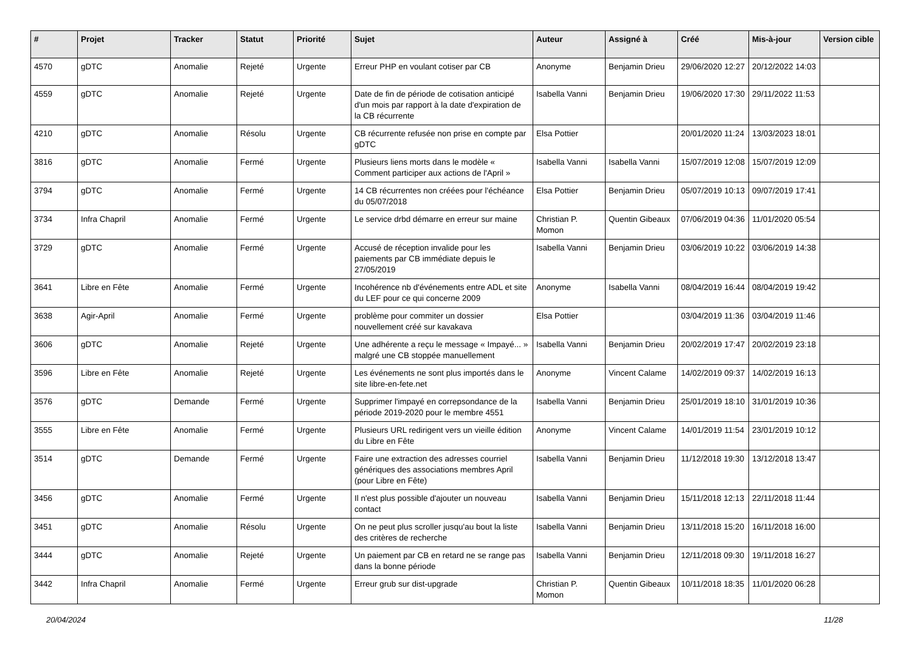| # | Projet | Tracker | Statut | Priorité | Sujet | Auteur | Assigné à | Créé | Mis-à-jour | Version cible |
| --- | --- | --- | --- | --- | --- | --- | --- | --- | --- | --- |
| 4570 | gDTC | Anomalie | Rejeté | Urgente | Erreur PHP en voulant cotiser par CB | Anonyme | Benjamin Drieu | 29/06/2020 12:27 | 20/12/2022 14:03 | |
| 4559 | gDTC | Anomalie | Rejeté | Urgente | Date de fin de période de cotisation anticipé d'un mois par rapport à la date d'expiration de la CB récurrente | Isabella Vanni | Benjamin Drieu | 19/06/2020 17:30 | 29/11/2022 11:53 | |
| 4210 | gDTC | Anomalie | Résolu | Urgente | CB récurrente refusée non prise en compte par gDTC | Elsa Pottier | | 20/01/2020 11:24 | 13/03/2023 18:01 | |
| 3816 | gDTC | Anomalie | Fermé | Urgente | Plusieurs liens morts dans le modèle « Comment participer aux actions de l'April » | Isabella Vanni | Isabella Vanni | 15/07/2019 12:08 | 15/07/2019 12:09 | |
| 3794 | gDTC | Anomalie | Fermé | Urgente | 14 CB récurrentes non créées pour l'échéance du 05/07/2018 | Elsa Pottier | Benjamin Drieu | 05/07/2019 10:13 | 09/07/2019 17:41 | |
| 3734 | Infra Chapril | Anomalie | Fermé | Urgente | Le service drbd démarre en erreur sur maine | Christian P. Momon | Quentin Gibeaux | 07/06/2019 04:36 | 11/01/2020 05:54 | |
| 3729 | gDTC | Anomalie | Fermé | Urgente | Accusé de réception invalide pour les paiements par CB immédiate depuis le 27/05/2019 | Isabella Vanni | Benjamin Drieu | 03/06/2019 10:22 | 03/06/2019 14:38 | |
| 3641 | Libre en Fête | Anomalie | Fermé | Urgente | Incohérence nb d'événements entre ADL et site du LEF pour ce qui concerne 2009 | Anonyme | Isabella Vanni | 08/04/2019 16:44 | 08/04/2019 19:42 | |
| 3638 | Agir-April | Anomalie | Fermé | Urgente | problème pour commiter un dossier nouvellement créé sur kavakava | Elsa Pottier | | 03/04/2019 11:36 | 03/04/2019 11:46 | |
| 3606 | gDTC | Anomalie | Rejeté | Urgente | Une adhérente a reçu le message « Impayé... » malgré une CB stoppée manuellement | Isabella Vanni | Benjamin Drieu | 20/02/2019 17:47 | 20/02/2019 23:18 | |
| 3596 | Libre en Fête | Anomalie | Rejeté | Urgente | Les événements ne sont plus importés dans le site libre-en-fete.net | Anonyme | Vincent Calame | 14/02/2019 09:37 | 14/02/2019 16:13 | |
| 3576 | gDTC | Demande | Fermé | Urgente | Supprimer l'impayé en correpsondance de la période 2019-2020 pour le membre 4551 | Isabella Vanni | Benjamin Drieu | 25/01/2019 18:10 | 31/01/2019 10:36 | |
| 3555 | Libre en Fête | Anomalie | Fermé | Urgente | Plusieurs URL redirigent vers un vieille édition du Libre en Fête | Anonyme | Vincent Calame | 14/01/2019 11:54 | 23/01/2019 10:12 | |
| 3514 | gDTC | Demande | Fermé | Urgente | Faire une extraction des adresses courriel génériques des associations membres April (pour Libre en Fête) | Isabella Vanni | Benjamin Drieu | 11/12/2018 19:30 | 13/12/2018 13:47 | |
| 3456 | gDTC | Anomalie | Fermé | Urgente | Il n'est plus possible d'ajouter un nouveau contact | Isabella Vanni | Benjamin Drieu | 15/11/2018 12:13 | 22/11/2018 11:44 | |
| 3451 | gDTC | Anomalie | Résolu | Urgente | On ne peut plus scroller jusqu'au bout la liste des critères de recherche | Isabella Vanni | Benjamin Drieu | 13/11/2018 15:20 | 16/11/2018 16:00 | |
| 3444 | gDTC | Anomalie | Rejeté | Urgente | Un paiement par CB en retard ne se range pas dans la bonne période | Isabella Vanni | Benjamin Drieu | 12/11/2018 09:30 | 19/11/2018 16:27 | |
| 3442 | Infra Chapril | Anomalie | Fermé | Urgente | Erreur grub sur dist-upgrade | Christian P. Momon | Quentin Gibeaux | 10/11/2018 18:35 | 11/01/2020 06:28 | |
20/04/2024 11/28